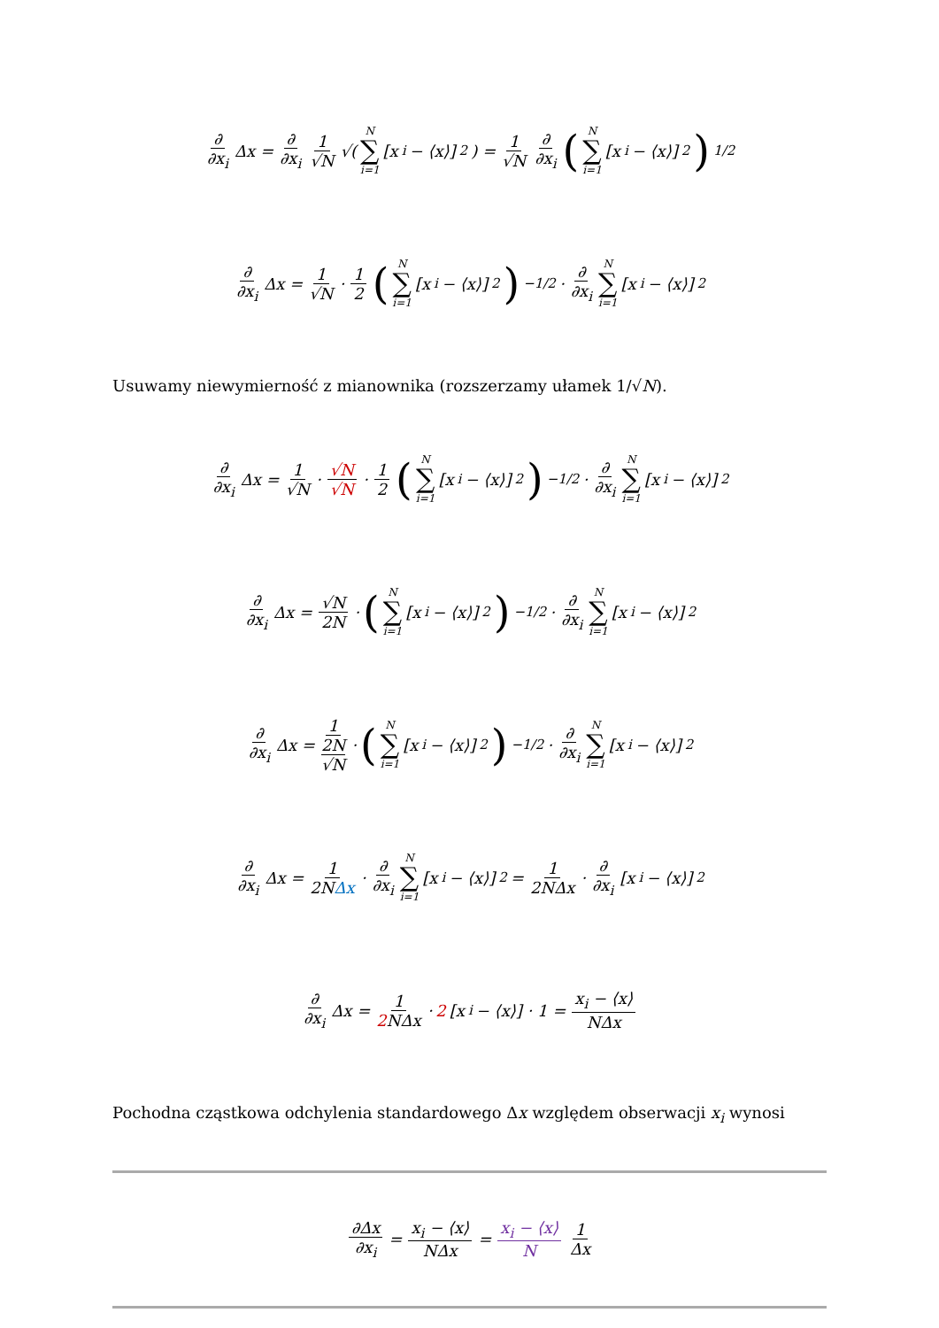∂ ∂x<sub>i</sub> Δx = ∂ ∂x<sub>i</sub> 1 √N √( N ∑ i=1 [x<sub>i</sub> − ⟨x⟩]<sup>2</sup> ) = 1 √N ∂ ∂x<sub>i</sub> (N ∑ i=1 [x<sub>i</sub> − ⟨x⟩]<sup>2</sup>)<sup>1/2</sup>
∂ ∂x<sub>i</sub> Δx = 1 √N · 1 2 (N ∑ i=1 [x<sub>i</sub> − ⟨x⟩]<sup>2</sup>)<sup>−1/2</sup> · ∂ ∂x<sub>i</sub> N ∑ i=1 [x<sub>i</sub> − ⟨x⟩]<sup>2</sup>
Usuwamy niewymierność z mianownika (rozszerzamy ułamek 1/√N).
∂ ∂x<sub>i</sub> Δx = 1 √N · √N √N · 1 2 (N ∑ i=1 [x<sub>i</sub> − ⟨x⟩]<sup>2</sup>)<sup>−1/2</sup> · ∂ ∂x<sub>i</sub> N ∑ i=1 [x<sub>i</sub> − ⟨x⟩]<sup>2</sup>
∂ ∂x<sub>i</sub> Δx = √N 2N · (N ∑ i=1 [x<sub>i</sub> − ⟨x⟩]<sup>2</sup>)<sup>−1/2</sup> · ∂ ∂x<sub>i</sub> N ∑ i=1 [x<sub>i</sub> − ⟨x⟩]<sup>2</sup>
∂ ∂x<sub>i</sub> Δx = 1 2N √N · (N ∑ i=1 [x<sub>i</sub> − ⟨x⟩]<sup>2</sup>)<sup>−1/2</sup> · ∂ ∂x<sub>i</sub> N ∑ i=1 [x<sub>i</sub> − ⟨x⟩]<sup>2</sup>
∂ ∂x<sub>i</sub> Δx = 1 2NΔx · ∂ ∂x<sub>i</sub> N ∑ i=1 [x<sub>i</sub> − ⟨x⟩]<sup>2</sup> = 1 2NΔx · ∂ ∂x<sub>i</sub> [x<sub>i</sub> − ⟨x⟩]<sup>2</sup>
∂ ∂x<sub>i</sub> Δx = 1 2 NΔx · 2 [x<sub>i</sub> − ⟨x⟩] · 1 = x<sub>i</sub> − ⟨x⟩ NΔx
Pochodna cząstkowa odchylenia standardowego Δx względem obserwacji x<sub>i</sub> wynosi
∂Δx ∂x<sub>i</sub> = x<sub>i</sub> − ⟨x⟩ NΔx = x<sub>i</sub> − ⟨x⟩ N 1 Δx